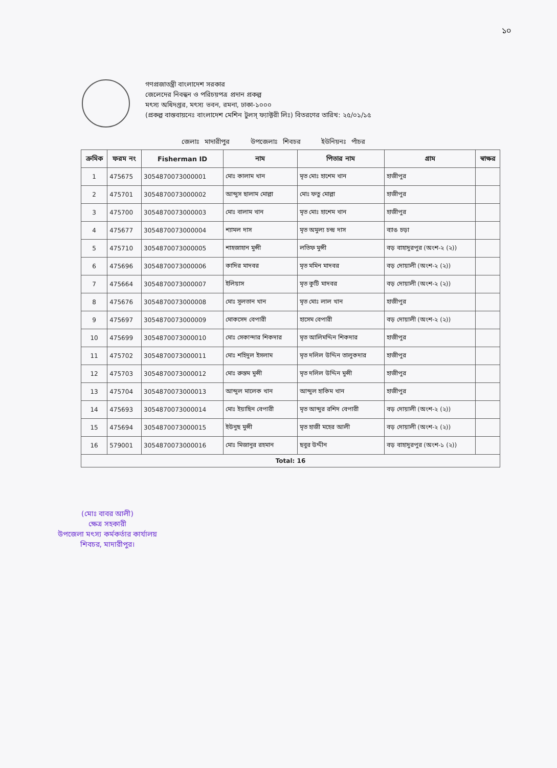১০
গণপ্রজাতন্ত্রী বাংলাদেশ সরকার
জেলেদের নিবন্ধন ও পরিচয়পত্র প্রদান প্রকল্প
মৎস্য অধিদপ্তর, মৎস্য ভবন, রমনা, ঢাকা-১০০০
(প্রকল্প বাস্তবায়নেঃ বাংলাদেশ মেশিন টুলস্ ফ্যাক্টরী লিঃ) বিতরণের তারিখ: ২৫/০১/১৫
জেলাঃ মাদারীপুর উপজেলাঃ শিবচর ইউনিয়নঃ পাঁচর
| ক্রমিক | ফরম নং | Fisherman ID | নাম | পিতার নাম | গ্রাম | স্বাক্ষর |
| --- | --- | --- | --- | --- | --- | --- |
| 1 | 475675 | 3054870073000001 | মোঃ কালাম খান | মৃত মোঃ হাশেম খান | হাজীপুর | |
| 2 | 475701 | 3054870073000002 | আব্দুস ছালাম মোল্লা | মোঃ ফতু মোল্লা | হাজীপুর | |
| 3 | 475700 | 3054870073000003 | মোঃ বালাম খান | মৃত মোঃ হাশেম খান | হাজীপুর | |
| 4 | 475677 | 3054870073000004 | শ্যামল দাস | মৃত অমুল্য চন্দ্র দাস | ব্যাঙ চড়া | |
| 5 | 475710 | 3054870073000005 | শাহজাহান মুন্সী | লতিফ মুন্সী | বড় বাহাদুরপুর (অংশ-২ (২)) | |
| 6 | 475696 | 3054870073000006 | কাদির মাদবর | মৃত মমিন মাদবর | বড় দোয়ালী (অংশ-২ (২)) | |
| 7 | 475664 | 3054870073000007 | ইলিয়াস | মৃত কুটি মাদবর | বড় দোয়ালী (অংশ-২ (২)) | |
| 8 | 475676 | 3054870073000008 | মোঃ সুলতান খান | মৃত মোঃ লাল খান | হাজীপুর | |
| 9 | 475697 | 3054870073000009 | মোকসেদ বেপারী | হাসেম বেপারী | বড় দোয়ালী (অংশ-২ (২)) | |
| 10 | 475699 | 3054870073000010 | মোঃ সেকান্দার শিকদার | মৃত আলিমদ্দিন শিকদার | হাজীপুর | |
| 11 | 475702 | 3054870073000011 | মোঃ শহিদুল ইসলাম | মৃত দলিল উদ্দিন তালুকদার | হাজীপুর | |
| 12 | 475703 | 3054870073000012 | মোঃ রুস্তম মুন্সী | মৃত দলিল উদ্দিন মুন্সী | হাজীপুর | |
| 13 | 475704 | 3054870073000013 | আব্দুল মালেক খান | আব্দুল হাকিম খান | হাজীপুর | |
| 14 | 475693 | 3054870073000014 | মোঃ ইয়াছিন বেপারী | মৃত আব্দুর রশিদ বেপারী | বড় দোয়ালী (অংশ-২ (২)) | |
| 15 | 475694 | 3054870073000015 | ইউনুছ মুন্সী | মৃত হাজী মহের আলী | বড় দোয়ালী (অংশ-২ (২)) | |
| 16 | 579001 | 3054870073000016 | মোঃ মিজানুর রহমান | ছবুর উদ্দীন | বড় বাহাদুরপুর (অংশ-১ (২)) | |
| Total: 16 | | | | | | |
(মোঃ বাবর আলী)
ক্ষেত্র সহকারী
উপজেলা মৎস্য কর্মকর্তার কার্যালয়
শিবচর, মাদারীপুর।